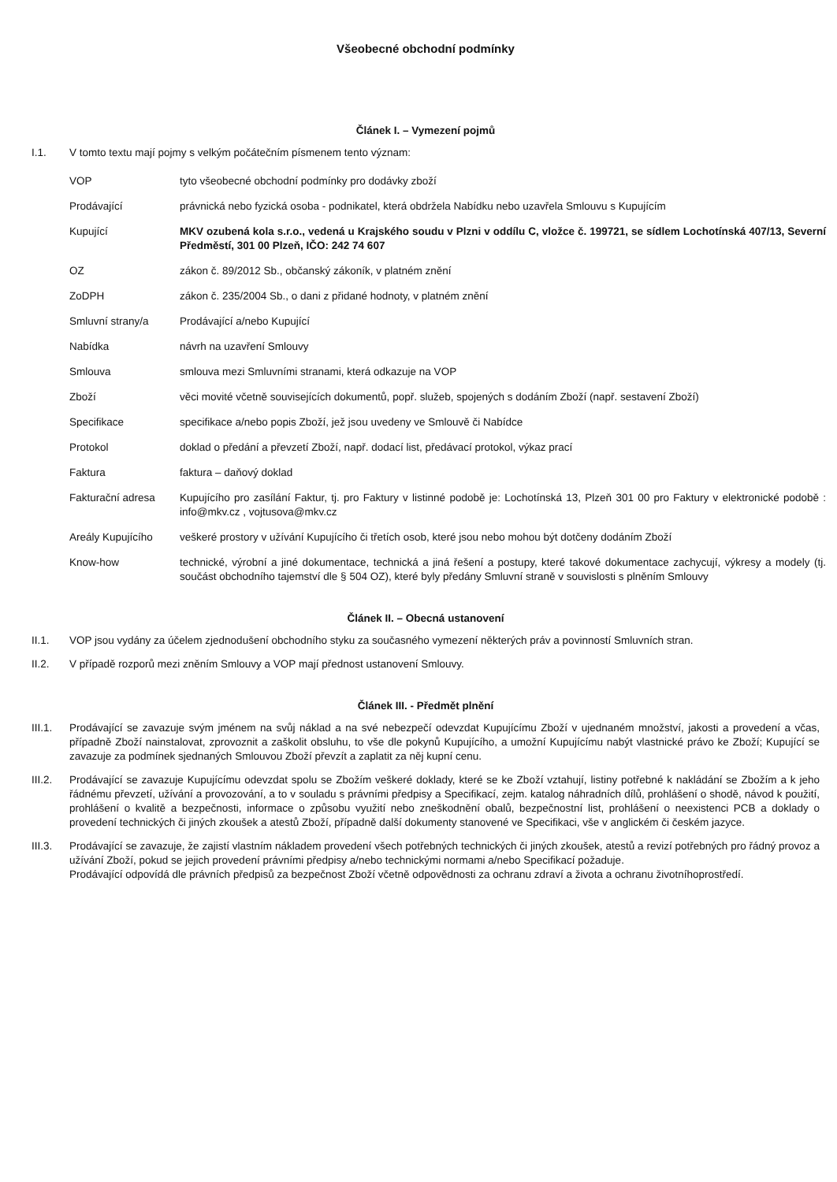Všeobecné obchodní podmínky
Článek I. – Vymezení pojmů
I.1. V tomto textu mají pojmy s velkým počátečním písmenem tento význam:
| VOP | tyto všeobecné obchodní podmínky pro dodávky zboží |
| Prodávající | právnická nebo fyzická osoba - podnikatel, která obdržela Nabídku nebo uzavřela Smlouvu s Kupujícím |
| Kupující | MKV ozubená kola s.r.o., vedená u Krajského soudu v Plzni v oddílu C, vložce č. 199721, se sídlem Lochotínská 407/13, Severní Předměstí, 301 00 Plzeň, IČO: 242 74 607 |
| OZ | zákon č. 89/2012 Sb., občanský zákoník, v platném znění |
| ZoDPH | zákon č. 235/2004 Sb., o dani z přidané hodnoty, v platném znění |
| Smluvní strany/a | Prodávající a/nebo Kupující |
| Nabídka | návrh na uzavření Smlouvy |
| Smlouva | smlouva mezi Smluvními stranami, která odkazuje na VOP |
| Zboží | věci movité včetně souvisejících dokumentů, popř. služeb, spojených s dodáním Zboží (např. sestavení Zboží) |
| Specifikace | specifikace a/nebo popis Zboží, jež jsou uvedeny ve Smlouvě či Nabídce |
| Protokol | doklad o předání a převzetí Zboží, např. dodací list, předávací protokol, výkaz prací |
| Faktura | faktura – daňový doklad |
| Fakturační adresa | Kupujícího pro zasílání Faktur, tj. pro Faktury v listinné podobě je: Lochotínská 13, Plzeň 301 00 pro Faktury v elektronické podobě : info@mkv.cz , vojtusova@mkv.cz |
| Areály Kupujícího | veškeré prostory v užívání Kupujícího či třetích osob, které jsou nebo mohou být dotčeny dodáním Zboží |
| Know-how | technické, výrobní a jiné dokumentace, technická a jiná řešení a postupy, které takové dokumentace zachycují, výkresy a modely (tj. součást obchodního tajemství dle § 504 OZ), které byly předány Smluvní straně v souvislosti s plněním Smlouvy |
Článek II. – Obecná ustanovení
II.1. VOP jsou vydány za účelem zjednodušení obchodního styku za současného vymezení některých práv a povinností Smluvních stran.
II.2. V případě rozporů mezi zněním Smlouvy a VOP mají přednost ustanovení Smlouvy.
Článek III. - Předmět plnění
III.1. Prodávající se zavazuje svým jménem na svůj náklad a na své nebezpečí odevzdat Kupujícímu Zboží v ujednaném množství, jakosti a provedení a včas, případně Zboží nainstalovat, zprovoznit a zaškolit obsluhu, to vše dle pokynů Kupujícího, a umožní Kupujícímu nabýt vlastnické právo ke Zboží; Kupující se zavazuje za podmínek sjednaných Smlouvou Zboží převzít a zaplatit za něj kupní cenu.
III.2. Prodávající se zavazuje Kupujícímu odevzdat spolu se Zbožím veškeré doklady, které se ke Zboží vztahují, listiny potřebné k nakládání se Zbožím a k jeho řádnému převzetí, užívání a provozování, a to v souladu s právními předpisy a Specifikací, zejm. katalog náhradních dílů, prohlášení o shodě, návod k použití, prohlášení o kvalitě a bezpečnosti, informace o způsobu využití nebo zneškodnění obalů, bezpečnostní list, prohlášení o neexistenci PCB a doklady o provedení technických či jiných zkoušek a atestů Zboží, případně další dokumenty stanovené ve Specifikaci, vše v anglickém či českém jazyce.
III.3. Prodávající se zavazuje, že zajistí vlastním nákladem provedení všech potřebných technických či jiných zkoušek, atestů a revizí potřebných pro řádný provoz a užívání Zboží, pokud se jejich provedení právními předpisy a/nebo technickými normami a/nebo Specifikací požaduje.
Prodávající odpovídá dle právních předpisů za bezpečnost Zboží včetně odpovědnosti za ochranu zdraví a života a ochranu životníhoprostředí.